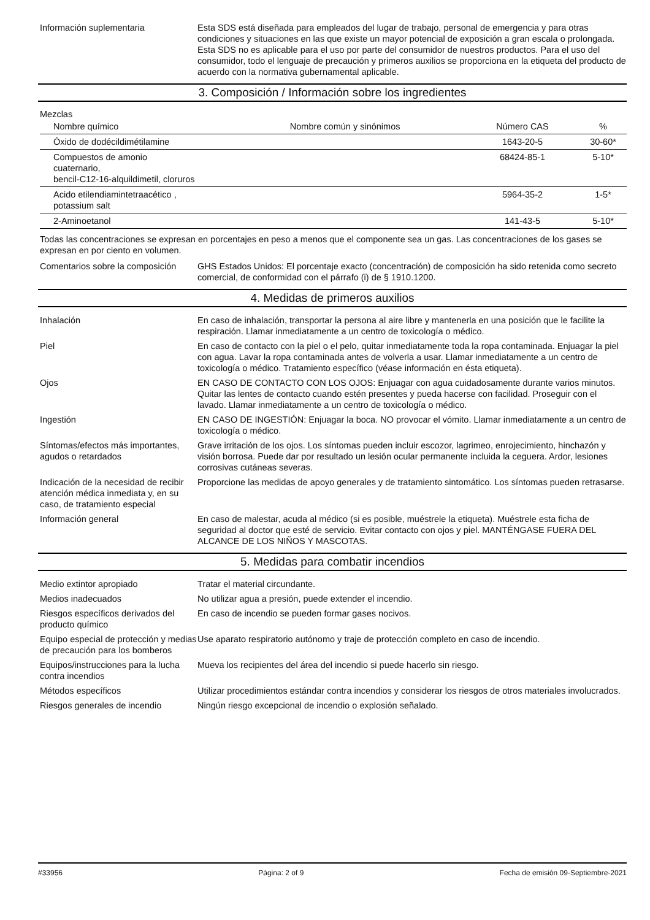Información suplementaria Esta SDS está diseñada para empleados del lugar de trabajo, personal de emergencia y para otras condiciones y situaciones en las que existe un mayor potencial de exposición a gran escala o prolongada. Esta SDS no es aplicable para el uso por parte del consumidor de nuestros productos. Para el uso del consumidor, todo el lenguaje de precaución y primeros auxilios se proporciona en la etiqueta del producto de acuerdo con la normativa gubernamental aplicable.
3. Composición / Información sobre los ingredientes
Mezclas
| Nombre químico | Nombre común y sinónimos | Número CAS | % |
| --- | --- | --- | --- |
| Óxido de dodécildimétilamine | | 1643-20-5 | 30-60* |
| Compuestos de amonio cuaternario, bencil-C12-16-alquildimetil, cloruros | | 68424-85-1 | 5-10* |
| Acido etilendiamintetraacético , potassium salt | | 5964-35-2 | 1-5* |
| 2-Aminoetanol | | 141-43-5 | 5-10* |
Todas las concentraciones se expresan en porcentajes en peso a menos que el componente sea un gas. Las concentraciones de los gases se expresan en por ciento en volumen.
Comentarios sobre la composición
GHS Estados Unidos: El porcentaje exacto (concentración) de composición ha sido retenida como secreto comercial, de conformidad con el párrafo (i) de § 1910.1200.
4. Medidas de primeros auxilios
Inhalación En caso de inhalación, transportar la persona al aire libre y mantenerla en una posición que le facilite la respiración. Llamar inmediatamente a un centro de toxicología o médico.
Piel En caso de contacto con la piel o el pelo, quitar inmediatamente toda la ropa contaminada. Enjuagar la piel con agua. Lavar la ropa contaminada antes de volverla a usar. Llamar inmediatamente a un centro de toxicología o médico. Tratamiento específico (véase información en ésta etiqueta).
Ojos EN CASO DE CONTACTO CON LOS OJOS: Enjuagar con agua cuidadosamente durante varios minutos. Quitar las lentes de contacto cuando estén presentes y pueda hacerse con facilidad. Proseguir con el lavado. Llamar inmediatamente a un centro de toxicología o médico.
Ingestión EN CASO DE INGESTIÓN: Enjuagar la boca. NO provocar el vómito. Llamar inmediatamente a un centro de toxicología o médico.
Síntomas/efectos más importantes, agudos o retardados
Grave irritación de los ojos. Los síntomas pueden incluir escozor, lagrimeo, enrojecimiento, hinchazón y visión borrosa. Puede dar por resultado un lesión ocular permanente incluida la ceguera. Ardor, lesiones corrosivas cutáneas severas.
Indicación de la necesidad de recibir atención médica inmediata y, en su caso, de tratamiento especial
Proporcione las medidas de apoyo generales y de tratamiento sintomático. Los síntomas pueden retrasarse.
Información general En caso de malestar, acuda al médico (si es posible, muéstrele la etiqueta). Muéstrele esta ficha de seguridad al doctor que esté de servicio. Evitar contacto con ojos y piel. MANTÉNGASE FUERA DEL ALCANCE DE LOS NIÑOS Y MASCOTAS.
5. Medidas para combatir incendios
Medio extintor apropiado Tratar el material circundante.
Medios inadecuados No utilizar agua a presión, puede extender el incendio.
Riesgos específicos derivados del producto químico
En caso de incendio se pueden formar gases nocivos.
Equipo especial de protección y medias de precaución para los bomberos
Use aparato respiratorio autónomo y traje de protección completo en caso de incendio.
Equipos/instrucciones para la lucha contra incendios
Mueva los recipientes del área del incendio si puede hacerlo sin riesgo.
Métodos específicos Utilizar procedimientos estándar contra incendios y considerar los riesgos de otros materiales involucrados.
Riesgos generales de incendio Ningún riesgo excepcional de incendio o explosión señalado.
#33956 Página: 2 of 9 Fecha de emisión 09-Septiembre-2021